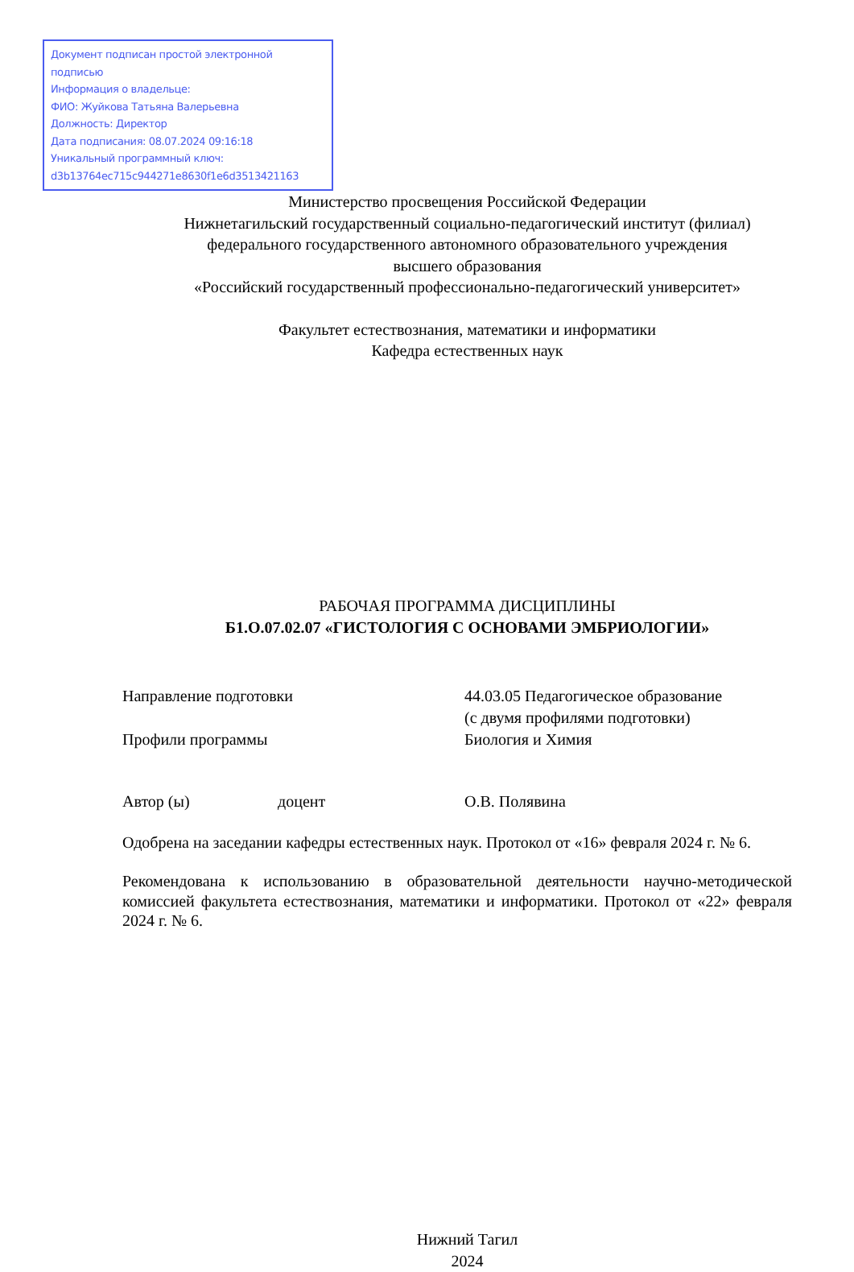Документ подписан простой электронной подписью
Информация о владельце:
ФИО: Жуйкова Татьяна Валерьевна
Должность: Директор
Дата подписания: 08.07.2024 09:16:18
Уникальный программный ключ:
d3b13764ec715c944271e8630f1e6d3513421163
Министерство просвещения Российской Федерации
Нижнетагильский государственный социально-педагогический институт (филиал)
федерального государственного автономного образовательного учреждения
высшего образования
«Российский государственный профессионально-педагогический университет»
Факультет естествознания, математики и информатики
Кафедра естественных наук
РАБОЧАЯ ПРОГРАММА ДИСЦИПЛИНЫ
Б1.О.07.02.07 «ГИСТОЛОГИЯ С ОСНОВАМИ ЭМБРИОЛОГИИ»
Направление подготовки 44.03.05 Педагогическое образование
(с двумя профилями подготовки)
Профили программы Биология и Химия
Автор (ы) доцент О.В. Полявина
Одобрена на заседании кафедры естественных наук. Протокол от «16» февраля 2024 г. № 6.
Рекомендована к использованию в образовательной деятельности научно-методической комиссией факультета естествознания, математики и информатики. Протокол от «22» февраля 2024 г. № 6.
Нижний Тагил
2024